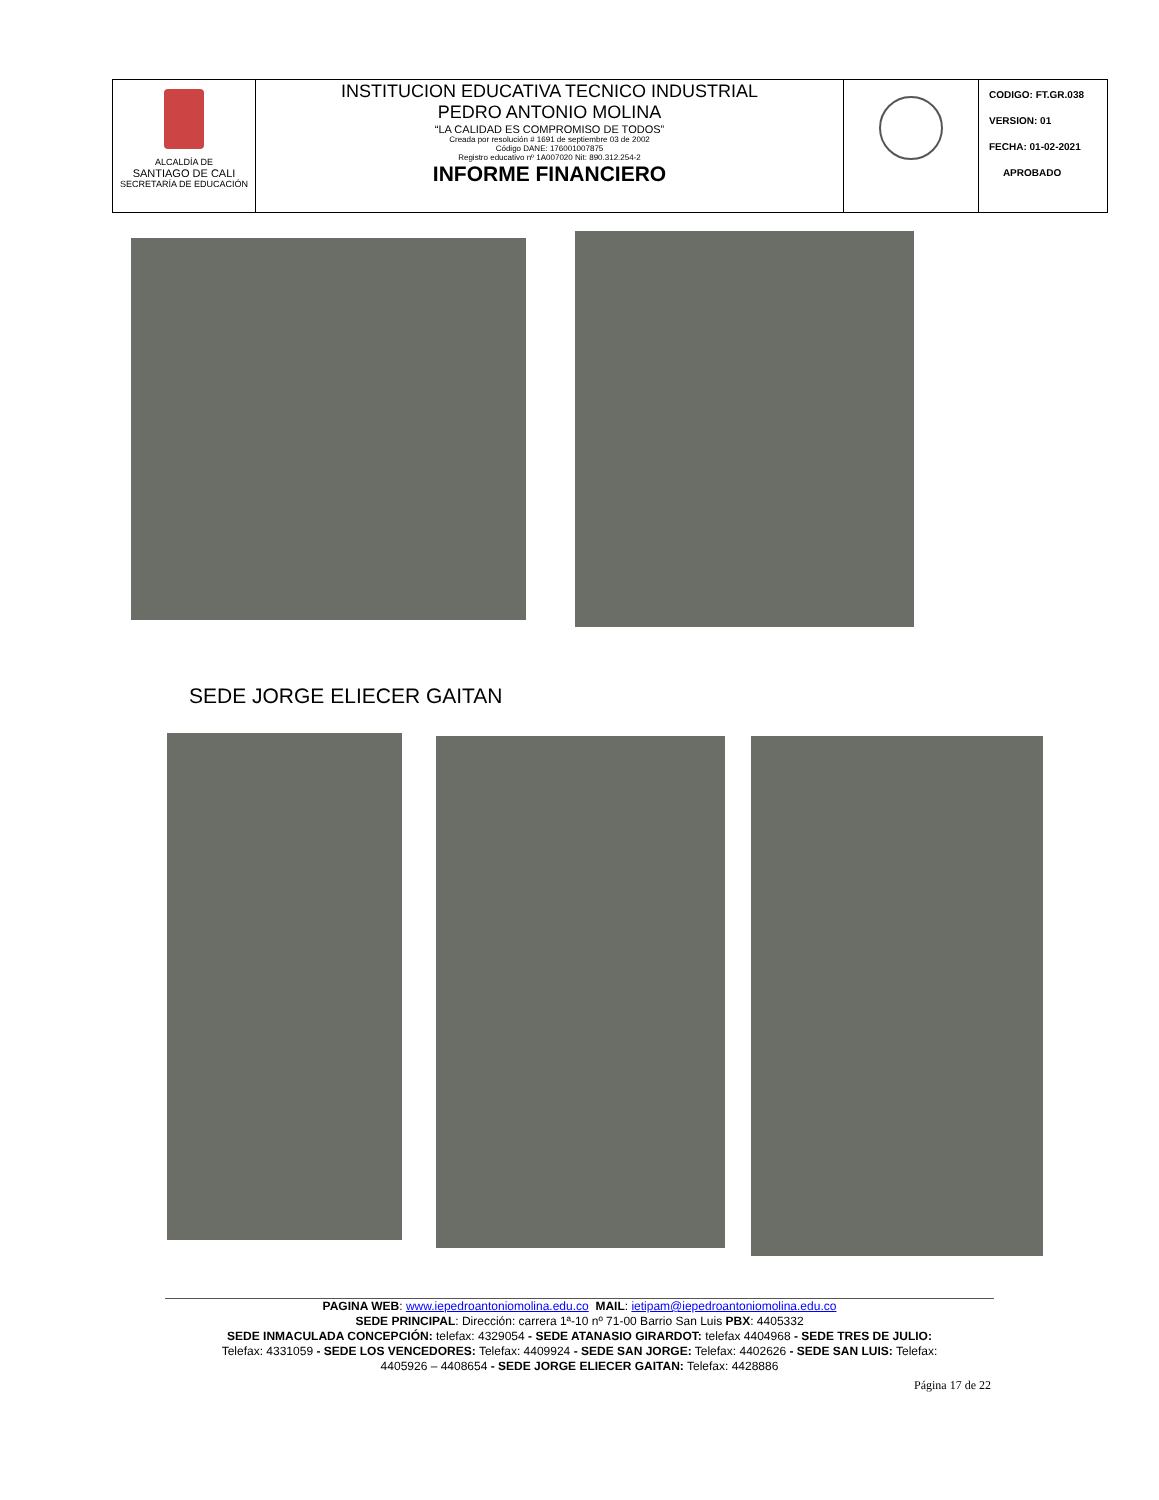| ALCALDÍA DE SANTIAGO DE CALI SECRETARÍA DE EDUCACIÓN | INSTITUCION EDUCATIVA TECNICO INDUSTRIAL PEDRO ANTONIO MOLINA “LA CALIDAD ES COMPROMISO DE TODOS” Creada por resolución # 1691 de septiembre 03 de 2002 Código DANE: 176001007875 Registro educativo nº 1A007020 Nit: 890.312.254-2 INFORME FINANCIERO | | CODIGO: FT.GR.038 VERSION: 01 FECHA: 01-02-2021 APROBADO |
SEDE JORGE ELIECER GAITAN
PAGINA WEB: www.iepedroantoniomolina.edu.co MAIL: ietipam@iepedroantoniomolina.edu.co
SEDE PRINCIPAL: Dirección: carrera 1ª-10 nº 71-00 Barrio San Luis PBX: 4405332
SEDE INMACULADA CONCEPCIÓN: telefax: 4329054 - SEDE ATANASIO GIRARDOT: telefax 4404968 - SEDE TRES DE JULIO:
Telefax: 4331059 - SEDE LOS VENCEDORES: Telefax: 4409924 - SEDE SAN JORGE: Telefax: 4402626 - SEDE SAN LUIS: Telefax:
4405926 – 4408654 - SEDE JORGE ELIECER GAITAN: Telefax: 4428886
Página 17 de 22